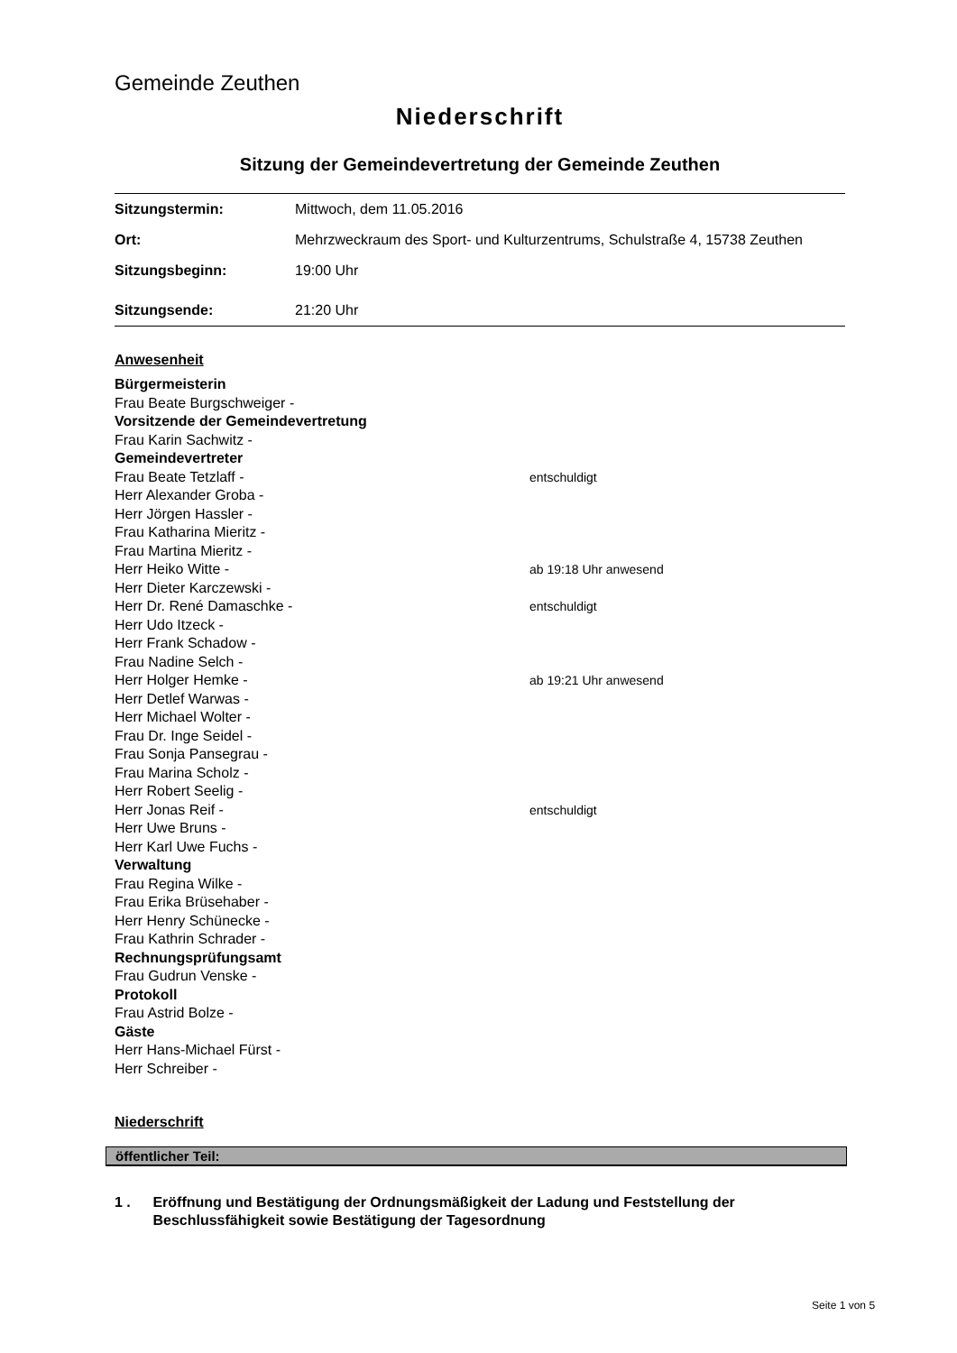Gemeinde Zeuthen
Niederschrift
Sitzung der Gemeindevertretung der Gemeinde Zeuthen
| Sitzungstermin: | Mittwoch, dem 11.05.2016 |
| Ort: | Mehrzweckraum des Sport- und Kulturzentrums, Schulstraße 4, 15738 Zeuthen |
| Sitzungsbeginn: | 19:00 Uhr |
| Sitzungsende: | 21:20 Uhr |
Anwesenheit
Bürgermeisterin
Frau Beate Burgschweiger -
Vorsitzende der Gemeindevertretung
Frau Karin Sachwitz -
Gemeindevertreter
Frau Beate Tetzlaff - entschuldigt
Herr Alexander Groba -
Herr Jörgen Hassler -
Frau Katharina Mieritz -
Frau Martina Mieritz -
Herr Heiko Witte - ab 19:18 Uhr anwesend
Herr Dieter Karczewski -
Herr Dr. René Damaschke - entschuldigt
Herr Udo Itzeck -
Herr Frank Schadow -
Frau Nadine Selch -
Herr Holger Hemke - ab 19:21 Uhr anwesend
Herr Detlef Warwas -
Herr Michael Wolter -
Frau Dr. Inge Seidel -
Frau Sonja Pansegrau -
Frau Marina Scholz -
Herr Robert Seelig -
Herr Jonas Reif - entschuldigt
Herr Uwe Bruns -
Herr Karl Uwe Fuchs -
Verwaltung
Frau Regina Wilke -
Frau Erika Brüsehaber -
Herr Henry Schünecke -
Frau Kathrin Schrader -
Rechnungsprüfungsamt
Frau Gudrun Venske -
Protokoll
Frau Astrid Bolze -
Gäste
Herr Hans-Michael Fürst -
Herr Schreiber -
Niederschrift
öffentlicher Teil:
1 . Eröffnung und Bestätigung der Ordnungsmäßigkeit der Ladung und Feststellung der Beschlussfähigkeit sowie Bestätigung der Tagesordnung
Seite 1 von 5